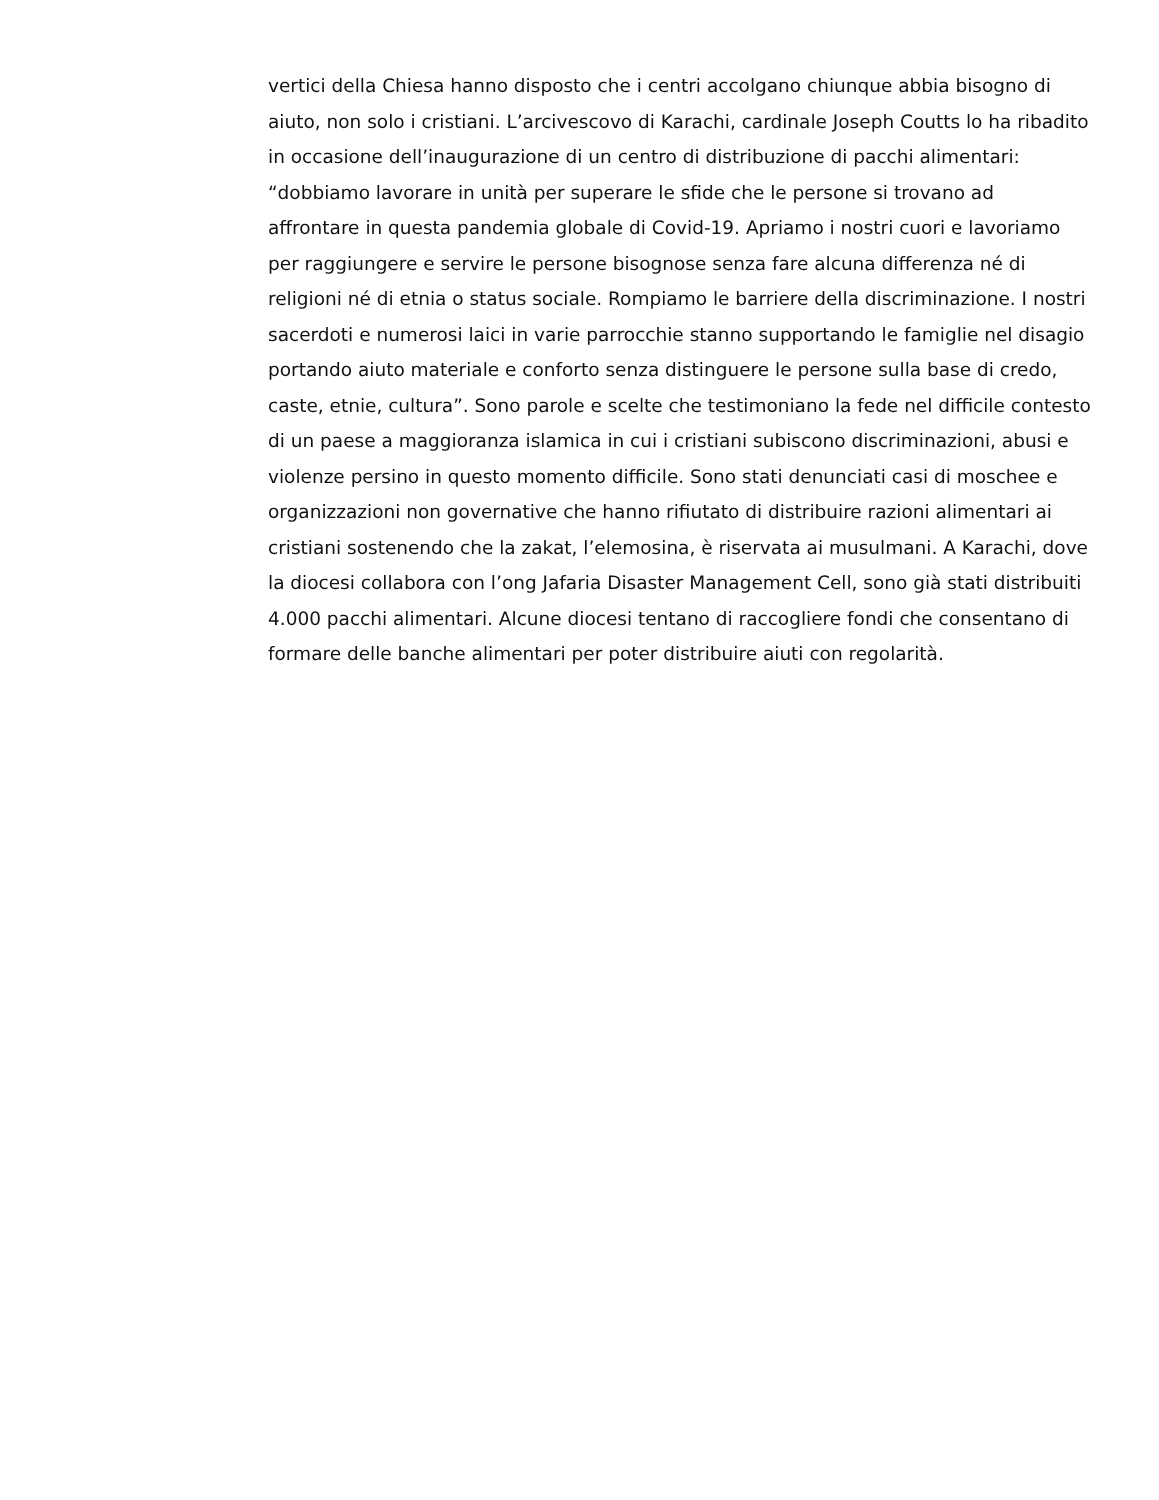vertici della Chiesa hanno disposto che i centri accolgano chiunque abbia bisogno di
aiuto, non solo i cristiani. L’arcivescovo di Karachi, cardinale Joseph Coutts lo ha ribadito
in occasione dell’inaugurazione di un centro di distribuzione di pacchi alimentari:
“dobbiamo lavorare in unità per superare le sfide che le persone si trovano ad
affrontare in questa pandemia globale di Covid-19. Apriamo i nostri cuori e lavoriamo
per raggiungere e servire le persone bisognose senza fare alcuna differenza né di
religioni né di etnia o status sociale. Rompiamo le barriere della discriminazione. I nostri
sacerdoti e numerosi laici in varie parrocchie stanno supportando le famiglie nel disagio
portando aiuto materiale e conforto senza distinguere le persone sulla base di credo,
caste, etnie, cultura”. Sono parole e scelte che testimoniano la fede nel difficile contesto
di un paese a maggioranza islamica in cui i cristiani subiscono discriminazioni, abusi e
violenze persino in questo momento difficile. Sono stati denunciati casi di moschee e
organizzazioni non governative che hanno rifiutato di distribuire razioni alimentari ai
cristiani sostenendo che la zakat, l’elemosina, è riservata ai musulmani. A Karachi, dove
la diocesi collabora con l’ong Jafaria Disaster Management Cell, sono già stati distribuiti
4.000 pacchi alimentari. Alcune diocesi tentano di raccogliere fondi che consentano di
formare delle banche alimentari per poter distribuire aiuti con regolarità.